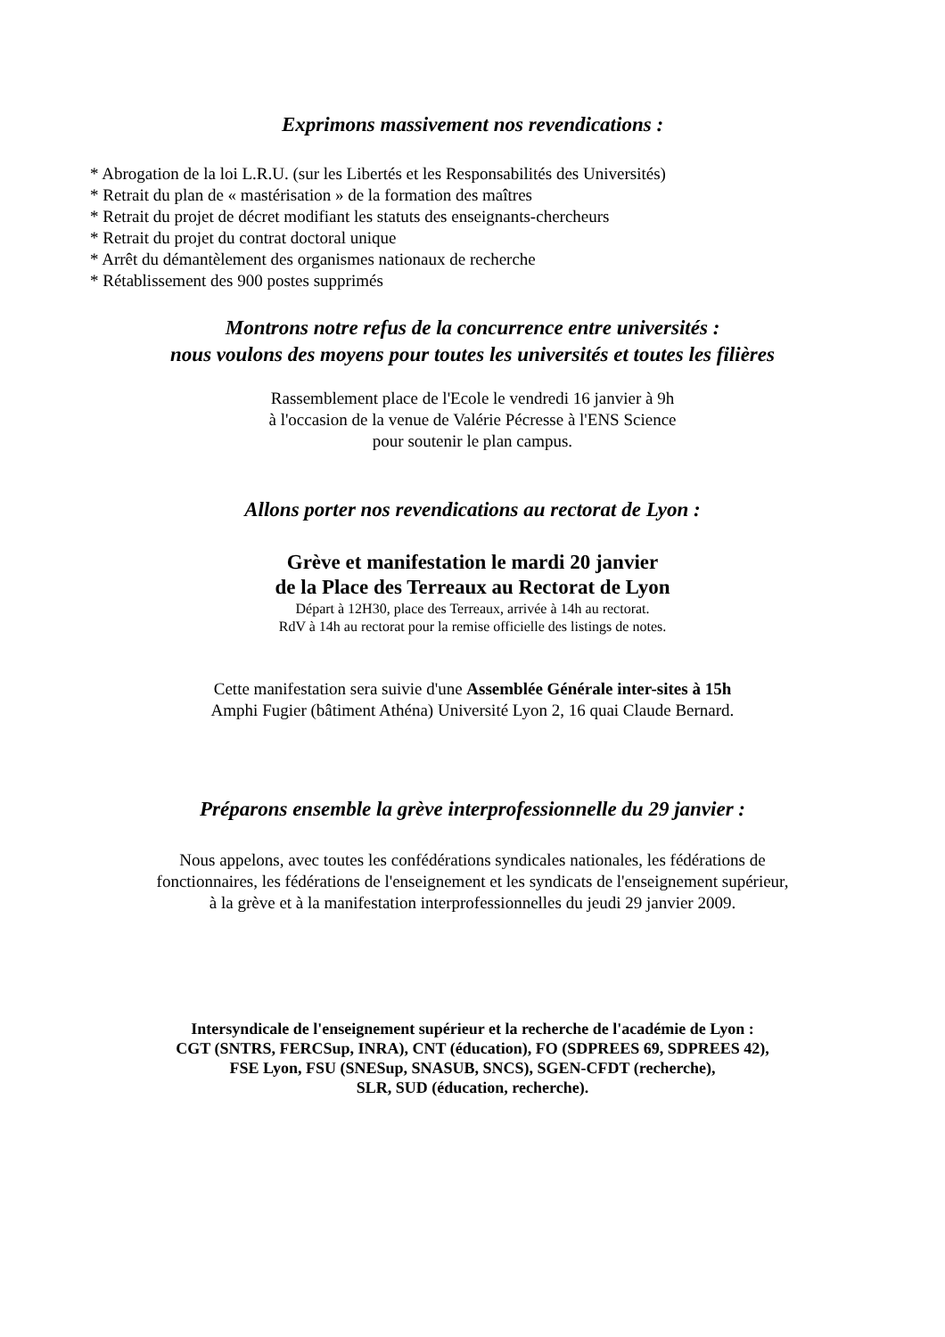Exprimons massivement nos revendications :
* Abrogation de la loi L.R.U. (sur les Libertés et les Responsabilités des Universités)
* Retrait du plan de « mastérisation » de la formation des maîtres
* Retrait du projet de décret modifiant les statuts des enseignants-chercheurs
* Retrait du projet du contrat doctoral unique
* Arrêt du démantèlement des organismes nationaux de recherche
* Rétablissement des 900 postes supprimés
Montrons notre refus de la concurrence entre universités :
nous voulons des moyens pour toutes les universités et toutes les filières
Rassemblement place de l'Ecole le vendredi 16 janvier à 9h
à l'occasion de la venue de Valérie Pécresse à l'ENS Science
pour soutenir le plan campus.
Allons porter nos revendications au rectorat de Lyon :
Grève et manifestation le mardi 20 janvier
de la Place des Terreaux au Rectorat de Lyon
Départ à 12H30, place des Terreaux, arrivée à 14h au rectorat.
RdV à 14h au rectorat pour la remise officielle des listings de notes.
Cette manifestation sera suivie d'une Assemblée Générale inter-sites à 15h
Amphi Fugier (bâtiment Athéna) Université Lyon 2, 16 quai Claude Bernard.
Préparons ensemble la grève interprofessionnelle du 29 janvier :
Nous appelons, avec toutes les confédérations syndicales nationales, les fédérations de
fonctionnaires, les fédérations de l'enseignement et les syndicats de l'enseignement supérieur,
à la grève et à la manifestation interprofessionnelles du jeudi 29 janvier 2009.
Intersyndicale de l'enseignement supérieur et la recherche de l'académie de Lyon :
CGT (SNTRS, FERCSup, INRA), CNT (éducation), FO (SDPREES 69, SDPREES 42),
FSE Lyon, FSU (SNESup, SNASUB, SNCS), SGEN-CFDT (recherche),
SLR, SUD (éducation, recherche).